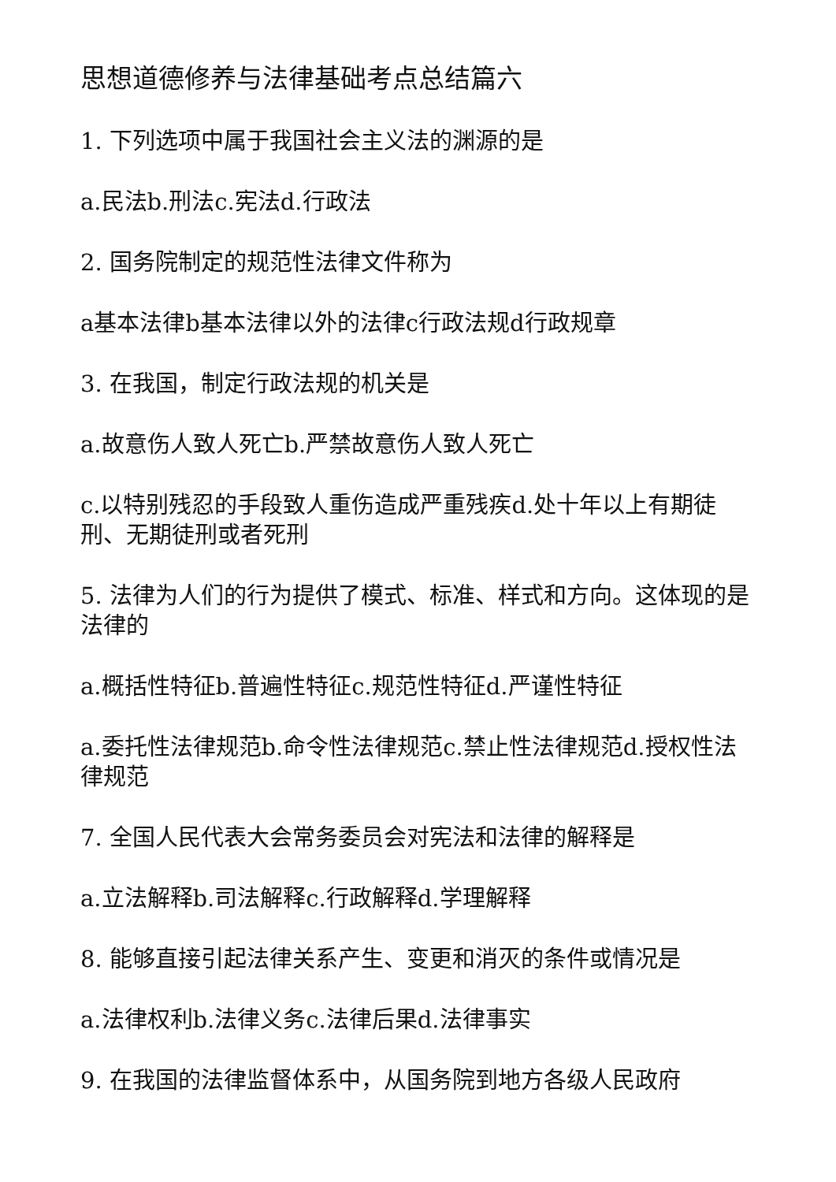思想道德修养与法律基础考点总结篇六
1. 下列选项中属于我国社会主义法的渊源的是
a.民法b.刑法c.宪法d.行政法
2. 国务院制定的规范性法律文件称为
a基本法律b基本法律以外的法律c行政法规d行政规章
3. 在我国，制定行政法规的机关是
a.故意伤人致人死亡b.严禁故意伤人致人死亡
c.以特别残忍的手段致人重伤造成严重残疾d.处十年以上有期徒刑、无期徒刑或者死刑
5. 法律为人们的行为提供了模式、标准、样式和方向。这体现的是法律的
a.概括性特征b.普遍性特征c.规范性特征d.严谨性特征
a.委托性法律规范b.命令性法律规范c.禁止性法律规范d.授权性法律规范
7. 全国人民代表大会常务委员会对宪法和法律的解释是
a.立法解释b.司法解释c.行政解释d.学理解释
8. 能够直接引起法律关系产生、变更和消灭的条件或情况是
a.法律权利b.法律义务c.法律后果d.法律事实
9. 在我国的法律监督体系中，从国务院到地方各级人民政府